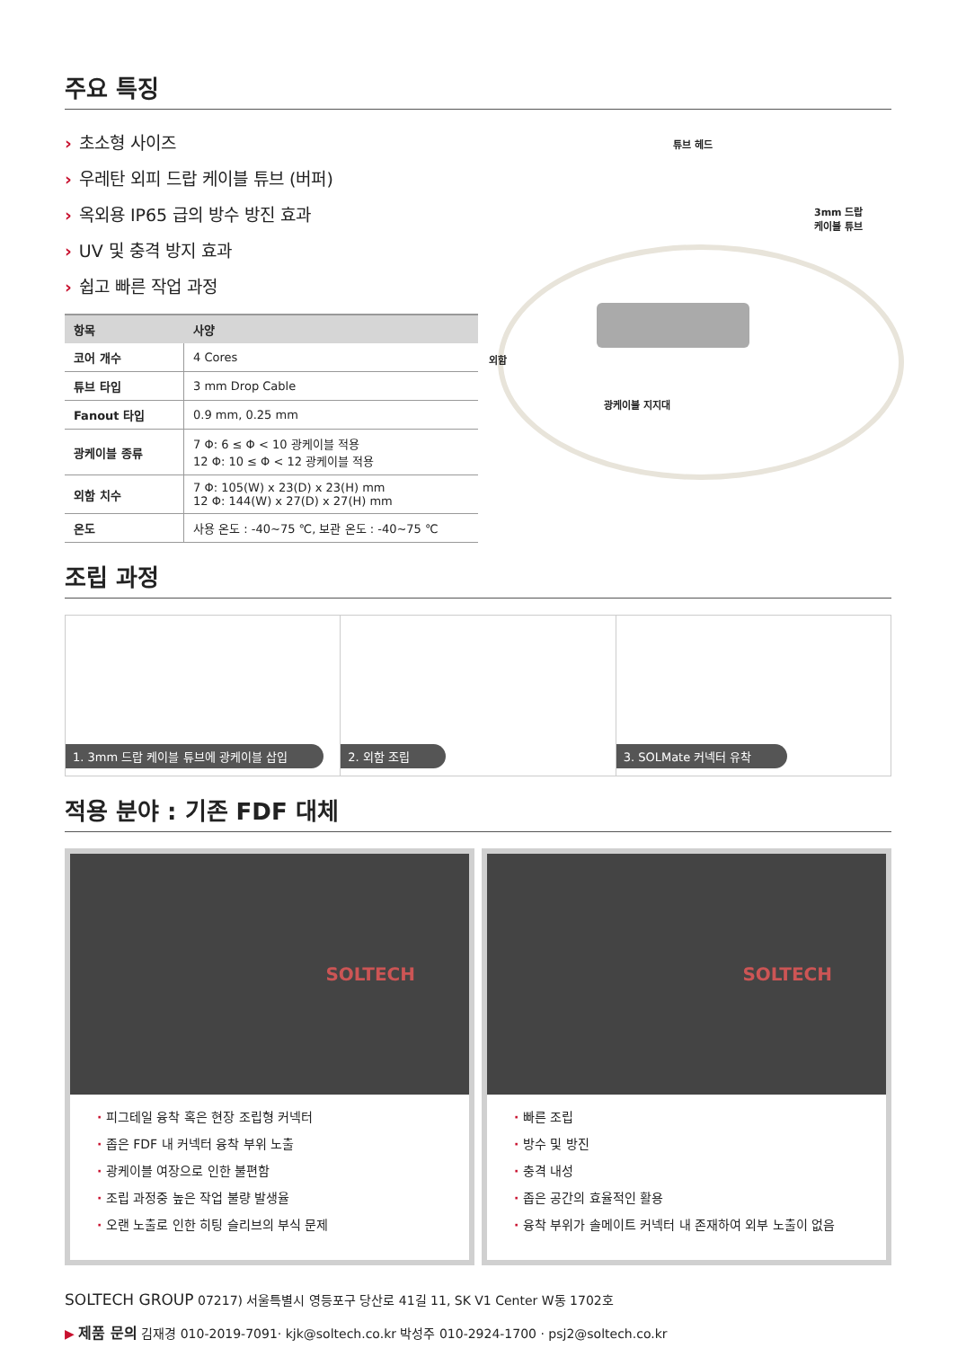주요 특징
› 초소형 사이즈
› 우레탄 외피 드랍 케이블 튜브 (버퍼)
› 옥외용 IP65 급의 방수 방진 효과
› UV 및 충격 방지 효과
› 쉽고 빠른 작업 과정
| 항목 | 사양 |
| --- | --- |
| 코어 개수 | 4 Cores |
| 튜브 타입 | 3 mm Drop Cable |
| Fanout 타입 | 0.9 mm, 0.25 mm |
| 광케이블 종류 | 7 Φ: 6 ≤ Φ < 10 광케이블 적용 12 Φ: 10 ≤ Φ < 12 광케이블 적용 |
| 외함 치수 | 7 Φ: 105(W) x 23(D) x 23(H) mm 12 Φ: 144(W) x 27(D) x 27(H) mm |
| 온도 | 사용 온도 : -40~75 ℃, 보관 온도 : -40~75 ℃ |
튜브 헤드
3mm 드랍
케이블 튜브
외함
광케이블 지지대
조립 과정
1. 3mm 드랍 케이블 튜브에 광케이블 삽입
2. 외함 조립 3. SOLMate 커넥터 유착
적용 분야 : 기존 FDF 대체
SOLTECH
· 피그테일 융착 혹은 현장 조립형 커넥터
· 좁은 FDF 내 커넥터 융착 부위 노출
· 광케이블 여장으로 인한 불편함
· 조립 과정중 높은 작업 불량 발생율
· 오랜 노출로 인한 히팅 슬리브의 부식 문제
SOLTECH
· 빠른 조립
· 방수 및 방진
· 충격 내성
· 좁은 공간의 효율적인 활용
· 융착 부위가 솔메이트 커넥터 내 존재하여 외부 노출이 없음
SOLTECH GROUP 07217) 서울특별시 영등포구 당산로 41길 11, SK V1 Center W동 1702호
▶ 제품 문의 김재경 010-2019-7091· kjk@soltech.co.kr 박성주 010-2924-1700 · psj2@soltech.co.kr